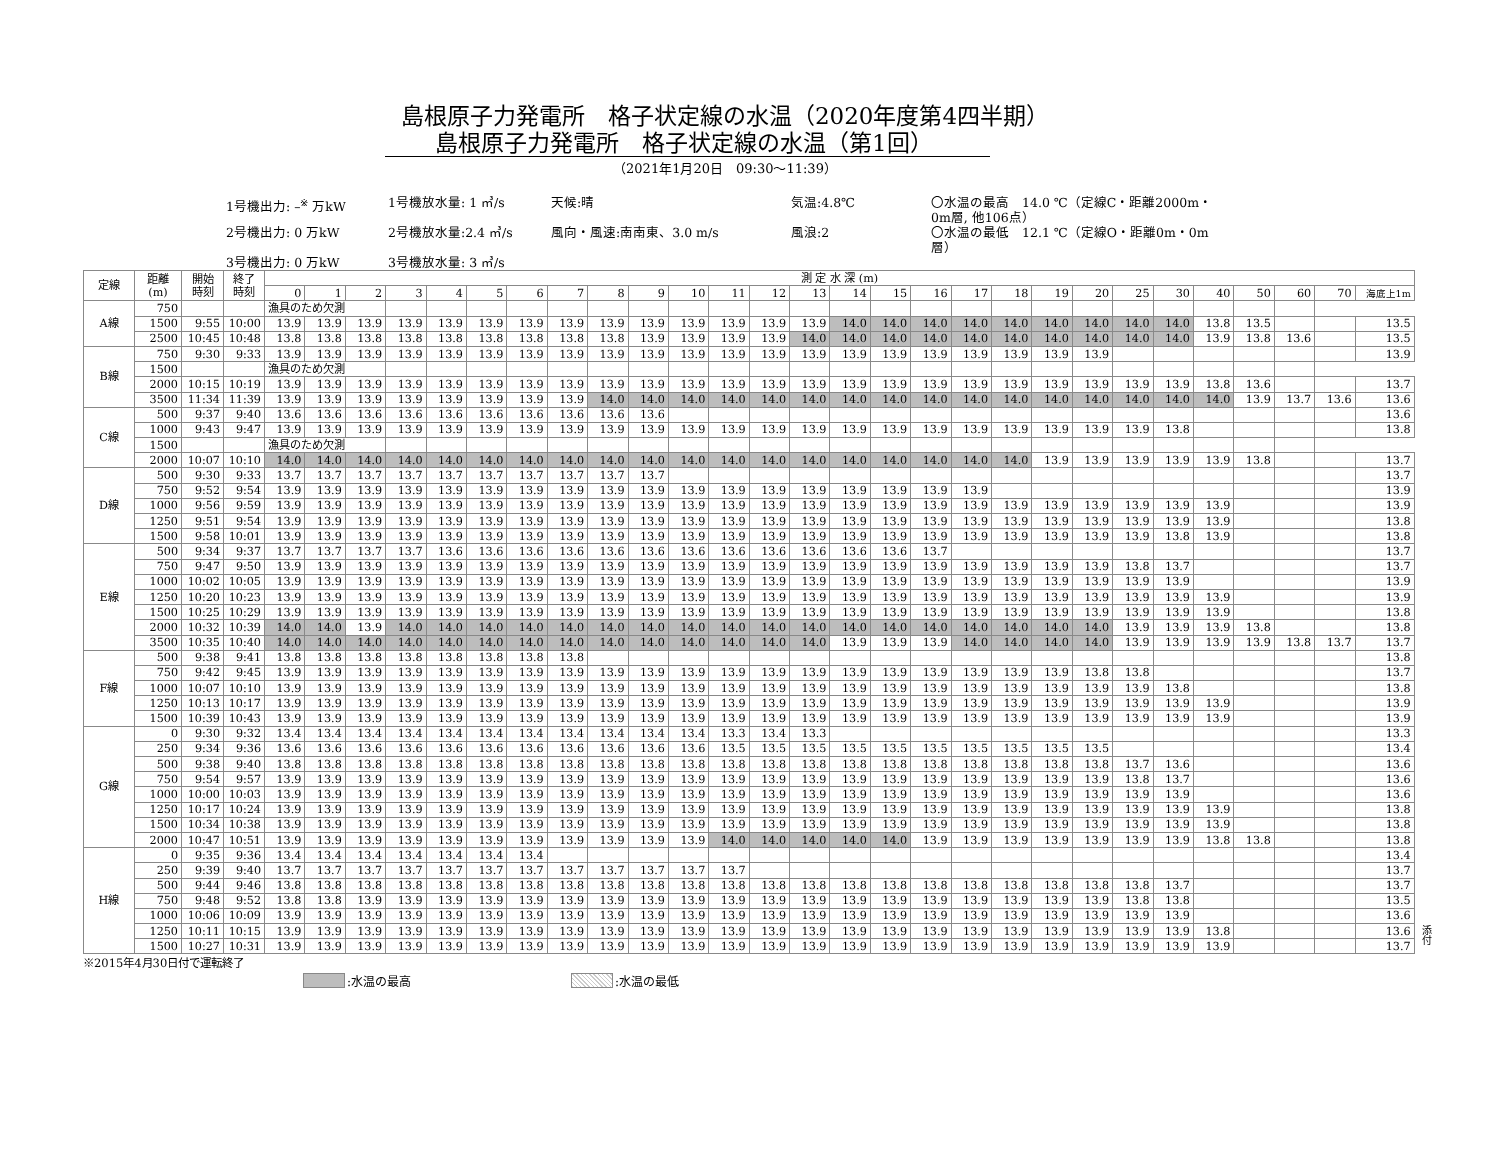島根原子力発電所　格子状定線の水温（2020年度第4四半期）
島根原子力発電所　格子状定線の水温（第1回）
（2021年1月20日　09:30～11:39）
1号機出力: –<sup>※</sup> 万kW
1号機放水量: 1 ㎥/s
天候:晴
気温:4.8℃
〇水温の最高　14.0 ℃（定線C・距離2000m・0m層, 他106点）
2号機出力: 0 万kW
2号機放水量:2.4 ㎥/s
風向・風速:南南東、3.0 m/s
風浪:2
〇水温の最低　12.1 ℃（定線O・距離0m・0m層）
3号機出力: 0 万kW
3号機放水量: 3 ㎥/s
| 定線 | 距離 (m) | 開始 時刻 | 終了 時刻 | 測 定 水 深 (m) | | | | | | | | | | | | | | | | | | | | | | | | | | | |
| --- | --- | --- | --- | --- | --- | --- | --- | --- | --- | --- | --- | --- | --- | --- | --- | --- | --- | --- | --- | --- | --- | --- | --- | --- | --- | --- | --- | --- | --- | --- | --- |
| | | | | 0 | 1 | 2 | 3 | 4 | 5 | 6 | 7 | 8 | 9 | 10 | 11 | 12 | 13 | 14 | 15 | 16 | 17 | 18 | 19 | 20 | 25 | 30 | 40 | 50 | 60 | 70 | 海底上1m |
| A線 | 750 | | | 漁具のため欠測 | | | | | | | | | | | | | | | | | | | | | | | | | | | |
| | 1500 | 9:55 | 10:00 | 13.9 | 13.9 | 13.9 | 13.9 | 13.9 | 13.9 | 13.9 | 13.9 | 13.9 | 13.9 | 13.9 | 13.9 | 13.9 | 13.9 | 14.0 | 14.0 | 14.0 | 14.0 | 14.0 | 14.0 | 14.0 | 14.0 | 14.0 | 13.8 | 13.5 | | | 13.5 |
| | 2500 | 10:45 | 10:48 | 13.8 | 13.8 | 13.8 | 13.8 | 13.8 | 13.8 | 13.8 | 13.8 | 13.8 | 13.9 | 13.9 | 13.9 | 13.9 | 14.0 | 14.0 | 14.0 | 14.0 | 14.0 | 14.0 | 14.0 | 14.0 | 14.0 | 14.0 | 13.9 | 13.8 | 13.6 | | 13.5 |
| B線 | 750 | 9:30 | 9:33 | 13.9 | 13.9 | 13.9 | 13.9 | 13.9 | 13.9 | 13.9 | 13.9 | 13.9 | 13.9 | 13.9 | 13.9 | 13.9 | 13.9 | 13.9 | 13.9 | 13.9 | 13.9 | 13.9 | 13.9 | 13.9 | | | | | | | 13.9 |
| | 1500 | | | 漁具のため欠測 | | | | | | | | | | | | | | | | | | | | | | | | | | | |
| | 2000 | 10:15 | 10:19 | 13.9 | 13.9 | 13.9 | 13.9 | 13.9 | 13.9 | 13.9 | 13.9 | 13.9 | 13.9 | 13.9 | 13.9 | 13.9 | 13.9 | 13.9 | 13.9 | 13.9 | 13.9 | 13.9 | 13.9 | 13.9 | 13.9 | 13.9 | 13.8 | 13.6 | | | 13.7 |
| | 3500 | 11:34 | 11:39 | 13.9 | 13.9 | 13.9 | 13.9 | 13.9 | 13.9 | 13.9 | 13.9 | 14.0 | 14.0 | 14.0 | 14.0 | 14.0 | 14.0 | 14.0 | 14.0 | 14.0 | 14.0 | 14.0 | 14.0 | 14.0 | 14.0 | 14.0 | 14.0 | 13.9 | 13.7 | 13.6 | 13.6 |
| C線 | 500 | 9:37 | 9:40 | 13.6 | 13.6 | 13.6 | 13.6 | 13.6 | 13.6 | 13.6 | 13.6 | 13.6 | 13.6 | | | | | | | | | | | | | | | | | | 13.6 |
| | 1000 | 9:43 | 9:47 | 13.9 | 13.9 | 13.9 | 13.9 | 13.9 | 13.9 | 13.9 | 13.9 | 13.9 | 13.9 | 13.9 | 13.9 | 13.9 | 13.9 | 13.9 | 13.9 | 13.9 | 13.9 | 13.9 | 13.9 | 13.9 | 13.9 | 13.8 | | | | | 13.8 |
| | 1500 | | | 漁具のため欠測 | | | | | | | | | | | | | | | | | | | | | | | | | | | |
| | 2000 | 10:07 | 10:10 | 14.0 | 14.0 | 14.0 | 14.0 | 14.0 | 14.0 | 14.0 | 14.0 | 14.0 | 14.0 | 14.0 | 14.0 | 14.0 | 14.0 | 14.0 | 14.0 | 14.0 | 14.0 | 14.0 | 13.9 | 13.9 | 13.9 | 13.9 | 13.9 | 13.8 | | | 13.7 |
| D線 | 500 | 9:30 | 9:33 | 13.7 | 13.7 | 13.7 | 13.7 | 13.7 | 13.7 | 13.7 | 13.7 | 13.7 | 13.7 | | | | | | | | | | | | | | | | | | 13.7 |
| | 750 | 9:52 | 9:54 | 13.9 | 13.9 | 13.9 | 13.9 | 13.9 | 13.9 | 13.9 | 13.9 | 13.9 | 13.9 | 13.9 | 13.9 | 13.9 | 13.9 | 13.9 | 13.9 | 13.9 | 13.9 | | | | | | | | | | 13.9 |
| | 1000 | 9:56 | 9:59 | 13.9 | 13.9 | 13.9 | 13.9 | 13.9 | 13.9 | 13.9 | 13.9 | 13.9 | 13.9 | 13.9 | 13.9 | 13.9 | 13.9 | 13.9 | 13.9 | 13.9 | 13.9 | 13.9 | 13.9 | 13.9 | 13.9 | 13.9 | 13.9 | | | | 13.9 |
| | 1250 | 9:51 | 9:54 | 13.9 | 13.9 | 13.9 | 13.9 | 13.9 | 13.9 | 13.9 | 13.9 | 13.9 | 13.9 | 13.9 | 13.9 | 13.9 | 13.9 | 13.9 | 13.9 | 13.9 | 13.9 | 13.9 | 13.9 | 13.9 | 13.9 | 13.9 | 13.9 | | | | 13.8 |
| | 1500 | 9:58 | 10:01 | 13.9 | 13.9 | 13.9 | 13.9 | 13.9 | 13.9 | 13.9 | 13.9 | 13.9 | 13.9 | 13.9 | 13.9 | 13.9 | 13.9 | 13.9 | 13.9 | 13.9 | 13.9 | 13.9 | 13.9 | 13.9 | 13.9 | 13.8 | 13.9 | | | | 13.8 |
| E線 | 500 | 9:34 | 9:37 | 13.7 | 13.7 | 13.7 | 13.7 | 13.6 | 13.6 | 13.6 | 13.6 | 13.6 | 13.6 | 13.6 | 13.6 | 13.6 | 13.6 | 13.6 | 13.6 | 13.7 | | | | | | | | | | | 13.7 |
| | 750 | 9:47 | 9:50 | 13.9 | 13.9 | 13.9 | 13.9 | 13.9 | 13.9 | 13.9 | 13.9 | 13.9 | 13.9 | 13.9 | 13.9 | 13.9 | 13.9 | 13.9 | 13.9 | 13.9 | 13.9 | 13.9 | 13.9 | 13.9 | 13.8 | 13.7 | | | | | 13.7 |
| | 1000 | 10:02 | 10:05 | 13.9 | 13.9 | 13.9 | 13.9 | 13.9 | 13.9 | 13.9 | 13.9 | 13.9 | 13.9 | 13.9 | 13.9 | 13.9 | 13.9 | 13.9 | 13.9 | 13.9 | 13.9 | 13.9 | 13.9 | 13.9 | 13.9 | 13.9 | | | | | 13.9 |
| | 1250 | 10:20 | 10:23 | 13.9 | 13.9 | 13.9 | 13.9 | 13.9 | 13.9 | 13.9 | 13.9 | 13.9 | 13.9 | 13.9 | 13.9 | 13.9 | 13.9 | 13.9 | 13.9 | 13.9 | 13.9 | 13.9 | 13.9 | 13.9 | 13.9 | 13.9 | 13.9 | | | | 13.9 |
| | 1500 | 10:25 | 10:29 | 13.9 | 13.9 | 13.9 | 13.9 | 13.9 | 13.9 | 13.9 | 13.9 | 13.9 | 13.9 | 13.9 | 13.9 | 13.9 | 13.9 | 13.9 | 13.9 | 13.9 | 13.9 | 13.9 | 13.9 | 13.9 | 13.9 | 13.9 | 13.9 | | | | 13.8 |
| | 2000 | 10:32 | 10:39 | 14.0 | 14.0 | 13.9 | 14.0 | 14.0 | 14.0 | 14.0 | 14.0 | 14.0 | 14.0 | 14.0 | 14.0 | 14.0 | 14.0 | 14.0 | 14.0 | 14.0 | 14.0 | 14.0 | 14.0 | 14.0 | 13.9 | 13.9 | 13.9 | 13.8 | | | 13.8 |
| | 3500 | 10:35 | 10:40 | 14.0 | 14.0 | 14.0 | 14.0 | 14.0 | 14.0 | 14.0 | 14.0 | 14.0 | 14.0 | 14.0 | 14.0 | 14.0 | 14.0 | 13.9 | 13.9 | 13.9 | 14.0 | 14.0 | 14.0 | 14.0 | 13.9 | 13.9 | 13.9 | 13.9 | 13.8 | 13.7 | 13.7 |
| F線 | 500 | 9:38 | 9:41 | 13.8 | 13.8 | 13.8 | 13.8 | 13.8 | 13.8 | 13.8 | 13.8 | | | | | | | | | | | | | | | | | | | | 13.8 |
| | 750 | 9:42 | 9:45 | 13.9 | 13.9 | 13.9 | 13.9 | 13.9 | 13.9 | 13.9 | 13.9 | 13.9 | 13.9 | 13.9 | 13.9 | 13.9 | 13.9 | 13.9 | 13.9 | 13.9 | 13.9 | 13.9 | 13.9 | 13.8 | 13.8 | | | | | | 13.7 |
| | 1000 | 10:07 | 10:10 | 13.9 | 13.9 | 13.9 | 13.9 | 13.9 | 13.9 | 13.9 | 13.9 | 13.9 | 13.9 | 13.9 | 13.9 | 13.9 | 13.9 | 13.9 | 13.9 | 13.9 | 13.9 | 13.9 | 13.9 | 13.9 | 13.9 | 13.8 | | | | | 13.8 |
| | 1250 | 10:13 | 10:17 | 13.9 | 13.9 | 13.9 | 13.9 | 13.9 | 13.9 | 13.9 | 13.9 | 13.9 | 13.9 | 13.9 | 13.9 | 13.9 | 13.9 | 13.9 | 13.9 | 13.9 | 13.9 | 13.9 | 13.9 | 13.9 | 13.9 | 13.9 | 13.9 | | | | 13.9 |
| | 1500 | 10:39 | 10:43 | 13.9 | 13.9 | 13.9 | 13.9 | 13.9 | 13.9 | 13.9 | 13.9 | 13.9 | 13.9 | 13.9 | 13.9 | 13.9 | 13.9 | 13.9 | 13.9 | 13.9 | 13.9 | 13.9 | 13.9 | 13.9 | 13.9 | 13.9 | 13.9 | | | | 13.9 |
| G線 | 0 | 9:30 | 9:32 | 13.4 | 13.4 | 13.4 | 13.4 | 13.4 | 13.4 | 13.4 | 13.4 | 13.4 | 13.4 | 13.4 | 13.3 | 13.4 | 13.3 | | | | | | | | | | | | | | 13.3 |
| | 250 | 9:34 | 9:36 | 13.6 | 13.6 | 13.6 | 13.6 | 13.6 | 13.6 | 13.6 | 13.6 | 13.6 | 13.6 | 13.6 | 13.5 | 13.5 | 13.5 | 13.5 | 13.5 | 13.5 | 13.5 | 13.5 | 13.5 | 13.5 | | | | | | | 13.4 |
| | 500 | 9:38 | 9:40 | 13.8 | 13.8 | 13.8 | 13.8 | 13.8 | 13.8 | 13.8 | 13.8 | 13.8 | 13.8 | 13.8 | 13.8 | 13.8 | 13.8 | 13.8 | 13.8 | 13.8 | 13.8 | 13.8 | 13.8 | 13.8 | 13.7 | 13.6 | | | | | 13.6 |
| | 750 | 9:54 | 9:57 | 13.9 | 13.9 | 13.9 | 13.9 | 13.9 | 13.9 | 13.9 | 13.9 | 13.9 | 13.9 | 13.9 | 13.9 | 13.9 | 13.9 | 13.9 | 13.9 | 13.9 | 13.9 | 13.9 | 13.9 | 13.9 | 13.8 | 13.7 | | | | | 13.6 |
| | 1000 | 10:00 | 10:03 | 13.9 | 13.9 | 13.9 | 13.9 | 13.9 | 13.9 | 13.9 | 13.9 | 13.9 | 13.9 | 13.9 | 13.9 | 13.9 | 13.9 | 13.9 | 13.9 | 13.9 | 13.9 | 13.9 | 13.9 | 13.9 | 13.9 | 13.9 | | | | | 13.6 |
| | 1250 | 10:17 | 10:24 | 13.9 | 13.9 | 13.9 | 13.9 | 13.9 | 13.9 | 13.9 | 13.9 | 13.9 | 13.9 | 13.9 | 13.9 | 13.9 | 13.9 | 13.9 | 13.9 | 13.9 | 13.9 | 13.9 | 13.9 | 13.9 | 13.9 | 13.9 | 13.9 | | | | 13.8 |
| | 1500 | 10:34 | 10:38 | 13.9 | 13.9 | 13.9 | 13.9 | 13.9 | 13.9 | 13.9 | 13.9 | 13.9 | 13.9 | 13.9 | 13.9 | 13.9 | 13.9 | 13.9 | 13.9 | 13.9 | 13.9 | 13.9 | 13.9 | 13.9 | 13.9 | 13.9 | 13.9 | | | | 13.8 |
| | 2000 | 10:47 | 10:51 | 13.9 | 13.9 | 13.9 | 13.9 | 13.9 | 13.9 | 13.9 | 13.9 | 13.9 | 13.9 | 13.9 | 14.0 | 14.0 | 14.0 | 14.0 | 14.0 | 13.9 | 13.9 | 13.9 | 13.9 | 13.9 | 13.9 | 13.9 | 13.8 | 13.8 | | | 13.8 |
| H線 | 0 | 9:35 | 9:36 | 13.4 | 13.4 | 13.4 | 13.4 | 13.4 | 13.4 | 13.4 | | | | | | | | | | | | | | | | | | | | | 13.4 |
| | 250 | 9:39 | 9:40 | 13.7 | 13.7 | 13.7 | 13.7 | 13.7 | 13.7 | 13.7 | 13.7 | 13.7 | 13.7 | 13.7 | 13.7 | | | | | | | | | | | | | | | | 13.7 |
| | 500 | 9:44 | 9:46 | 13.8 | 13.8 | 13.8 | 13.8 | 13.8 | 13.8 | 13.8 | 13.8 | 13.8 | 13.8 | 13.8 | 13.8 | 13.8 | 13.8 | 13.8 | 13.8 | 13.8 | 13.8 | 13.8 | 13.8 | 13.8 | 13.8 | 13.7 | | | | | 13.7 |
| | 750 | 9:48 | 9:52 | 13.8 | 13.8 | 13.9 | 13.9 | 13.9 | 13.9 | 13.9 | 13.9 | 13.9 | 13.9 | 13.9 | 13.9 | 13.9 | 13.9 | 13.9 | 13.9 | 13.9 | 13.9 | 13.9 | 13.9 | 13.9 | 13.8 | 13.8 | | | | | 13.5 |
| | 1000 | 10:06 | 10:09 | 13.9 | 13.9 | 13.9 | 13.9 | 13.9 | 13.9 | 13.9 | 13.9 | 13.9 | 13.9 | 13.9 | 13.9 | 13.9 | 13.9 | 13.9 | 13.9 | 13.9 | 13.9 | 13.9 | 13.9 | 13.9 | 13.9 | 13.9 | | | | | 13.6 |
| | 1250 | 10:11 | 10:15 | 13.9 | 13.9 | 13.9 | 13.9 | 13.9 | 13.9 | 13.9 | 13.9 | 13.9 | 13.9 | 13.9 | 13.9 | 13.9 | 13.9 | 13.9 | 13.9 | 13.9 | 13.9 | 13.9 | 13.9 | 13.9 | 13.9 | 13.9 | 13.8 | | | | 13.6 |
| | 1500 | 10:27 | 10:31 | 13.9 | 13.9 | 13.9 | 13.9 | 13.9 | 13.9 | 13.9 | 13.9 | 13.9 | 13.9 | 13.9 | 13.9 | 13.9 | 13.9 | 13.9 | 13.9 | 13.9 | 13.9 | 13.9 | 13.9 | 13.9 | 13.9 | 13.9 | 13.9 | | | | 13.7 |
添付
※2015年4月30日付で運転終了
:水温の最高 :水温の最低